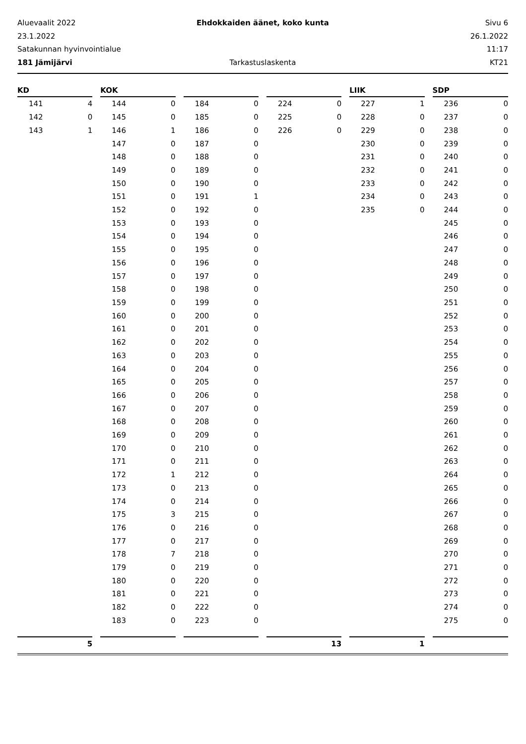Aluevaalit 2022 Ehdokkaiden äänet, koko kunta Sivu 6
23.1.2022 26.1.2022
Satakunnan hyvinvointialue 11:17
181 Jämijärvi Tarkastuslaskenta KT21
| KD | | | KOK | | | | | | | | | LIIK | | | SDP | |
| 141 | 4 | | 144 | 0 | | 184 | 0 | | 224 | 0 | | 227 | 1 | | 236 | 0 |
| 142 | 0 | | 145 | 0 | | 185 | 0 | | 225 | 0 | | 228 | 0 | | 237 | 0 |
| 143 | 1 | | 146 | 1 | | 186 | 0 | | 226 | 0 | | 229 | 0 | | 238 | 0 |
| | | | 147 | 0 | | 187 | 0 | | | | | 230 | 0 | | 239 | 0 |
| | | | 148 | 0 | | 188 | 0 | | | | | 231 | 0 | | 240 | 0 |
| | | | 149 | 0 | | 189 | 0 | | | | | 232 | 0 | | 241 | 0 |
| | | | 150 | 0 | | 190 | 0 | | | | | 233 | 0 | | 242 | 0 |
| | | | 151 | 0 | | 191 | 1 | | | | | 234 | 0 | | 243 | 0 |
| | | | 152 | 0 | | 192 | 0 | | | | | 235 | 0 | | 244 | 0 |
| | | | 153 | 0 | | 193 | 0 | | | | | | | | 245 | 0 |
| | | | 154 | 0 | | 194 | 0 | | | | | | | | 246 | 0 |
| | | | 155 | 0 | | 195 | 0 | | | | | | | | 247 | 0 |
| | | | 156 | 0 | | 196 | 0 | | | | | | | | 248 | 0 |
| | | | 157 | 0 | | 197 | 0 | | | | | | | | 249 | 0 |
| | | | 158 | 0 | | 198 | 0 | | | | | | | | 250 | 0 |
| | | | 159 | 0 | | 199 | 0 | | | | | | | | 251 | 0 |
| | | | 160 | 0 | | 200 | 0 | | | | | | | | 252 | 0 |
| | | | 161 | 0 | | 201 | 0 | | | | | | | | 253 | 0 |
| | | | 162 | 0 | | 202 | 0 | | | | | | | | 254 | 0 |
| | | | 163 | 0 | | 203 | 0 | | | | | | | | 255 | 0 |
| | | | 164 | 0 | | 204 | 0 | | | | | | | | 256 | 0 |
| | | | 165 | 0 | | 205 | 0 | | | | | | | | 257 | 0 |
| | | | 166 | 0 | | 206 | 0 | | | | | | | | 258 | 0 |
| | | | 167 | 0 | | 207 | 0 | | | | | | | | 259 | 0 |
| | | | 168 | 0 | | 208 | 0 | | | | | | | | 260 | 0 |
| | | | 169 | 0 | | 209 | 0 | | | | | | | | 261 | 0 |
| | | | 170 | 0 | | 210 | 0 | | | | | | | | 262 | 0 |
| | | | 171 | 0 | | 211 | 0 | | | | | | | | 263 | 0 |
| | | | 172 | 1 | | 212 | 0 | | | | | | | | 264 | 0 |
| | | | 173 | 0 | | 213 | 0 | | | | | | | | 265 | 0 |
| | | | 174 | 0 | | 214 | 0 | | | | | | | | 266 | 0 |
| | | | 175 | 3 | | 215 | 0 | | | | | | | | 267 | 0 |
| | | | 176 | 0 | | 216 | 0 | | | | | | | | 268 | 0 |
| | | | 177 | 0 | | 217 | 0 | | | | | | | | 269 | 0 |
| | | | 178 | 7 | | 218 | 0 | | | | | | | | 270 | 0 |
| | | | 179 | 0 | | 219 | 0 | | | | | | | | 271 | 0 |
| | | | 180 | 0 | | 220 | 0 | | | | | | | | 272 | 0 |
| | | | 181 | 0 | | 221 | 0 | | | | | | | | 273 | 0 |
| | | | 182 | 0 | | 222 | 0 | | | | | | | | 274 | 0 |
| | | | 183 | 0 | | 223 | 0 | | | | | | | | 275 | 0 |
| | 5 | | | | | | | | | 13 | | | 1 | | | |